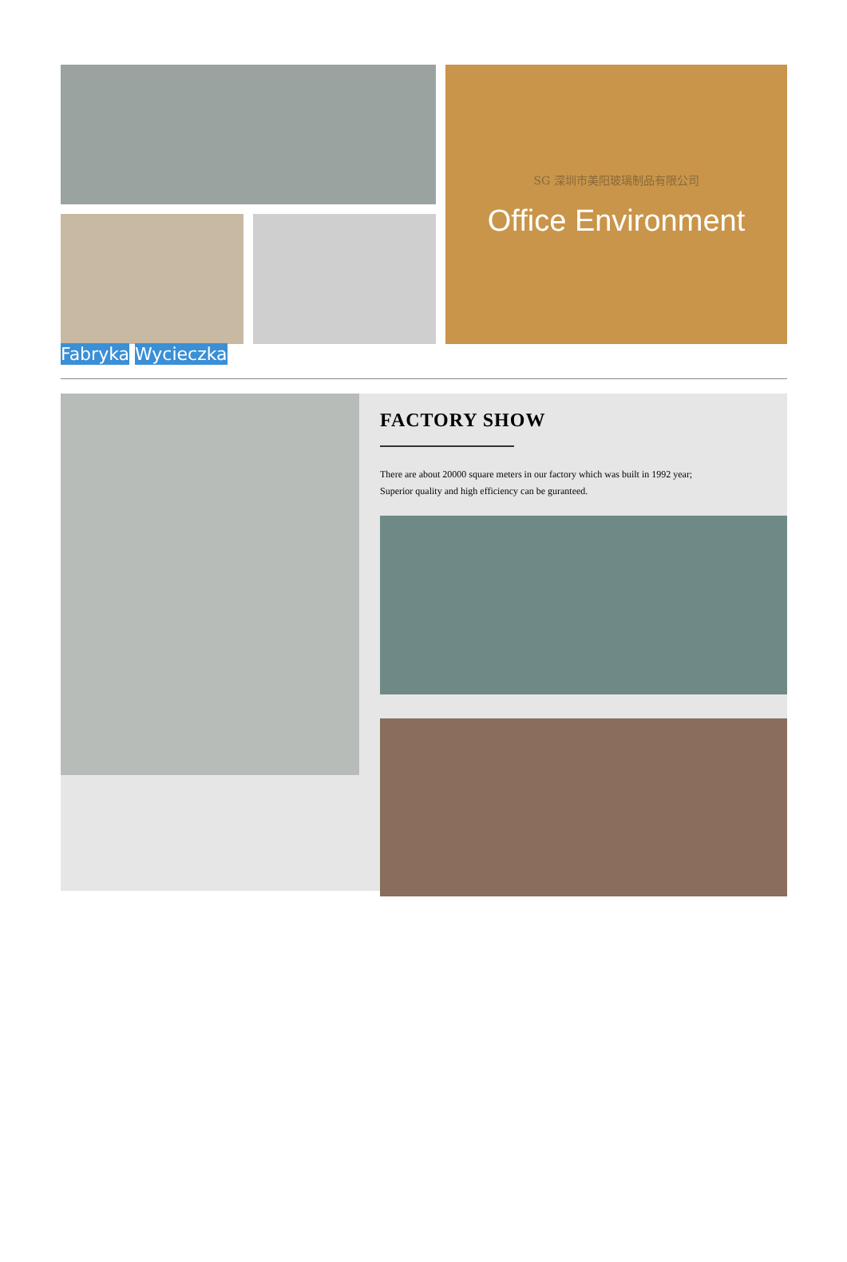SG 深圳市美阳玻璃制品有限公司
Office Environment
Fabryka Wycieczka
FACTORY SHOW
There are about 20000 square meters in our factory which was built in 1992 year;
Superior quality and high efficiency can be guranteed.